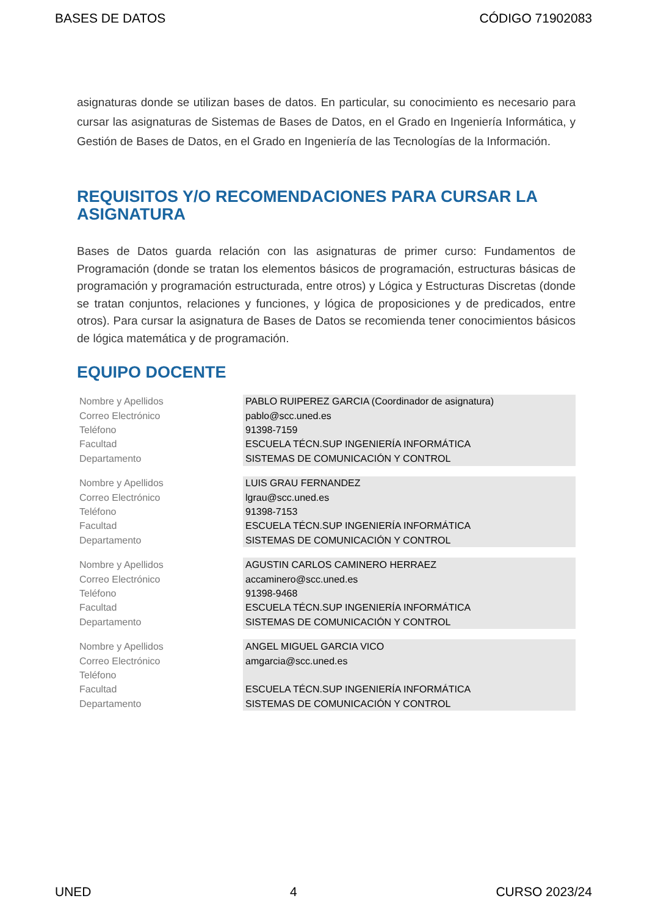BASES DE DATOS CÓDIGO 71902083
asignaturas donde se utilizan bases de datos. En particular, su conocimiento es necesario para cursar las asignaturas de Sistemas de Bases de Datos, en el Grado en Ingeniería Informática, y Gestión de Bases de Datos, en el Grado en Ingeniería de las Tecnologías de la Información.
REQUISITOS Y/O RECOMENDACIONES PARA CURSAR LA ASIGNATURA
Bases de Datos guarda relación con las asignaturas de primer curso: Fundamentos de Programación (donde se tratan los elementos básicos de programación, estructuras básicas de programación y programación estructurada, entre otros) y Lógica y Estructuras Discretas (donde se tratan conjuntos, relaciones y funciones, y lógica de proposiciones y de predicados, entre otros). Para cursar la asignatura de Bases de Datos se recomienda tener conocimientos básicos de lógica matemática y de programación.
EQUIPO DOCENTE
| Nombre y Apellidos | PABLO RUIPEREZ GARCIA (Coordinador de asignatura) |
| Correo Electrónico | pablo@scc.uned.es |
| Teléfono | 91398-7159 |
| Facultad | ESCUELA TÉCN.SUP INGENIERÍA INFORMÁTICA |
| Departamento | SISTEMAS DE COMUNICACIÓN Y CONTROL |
| Nombre y Apellidos | LUIS GRAU FERNANDEZ |
| Correo Electrónico | lgrau@scc.uned.es |
| Teléfono | 91398-7153 |
| Facultad | ESCUELA TÉCN.SUP INGENIERÍA INFORMÁTICA |
| Departamento | SISTEMAS DE COMUNICACIÓN Y CONTROL |
| Nombre y Apellidos | AGUSTIN CARLOS CAMINERO HERRAEZ |
| Correo Electrónico | accaminero@scc.uned.es |
| Teléfono | 91398-9468 |
| Facultad | ESCUELA TÉCN.SUP INGENIERÍA INFORMÁTICA |
| Departamento | SISTEMAS DE COMUNICACIÓN Y CONTROL |
| Nombre y Apellidos | ANGEL MIGUEL GARCIA VICO |
| Correo Electrónico | amgarcia@scc.uned.es |
| Teléfono | |
| Facultad | ESCUELA TÉCN.SUP INGENIERÍA INFORMÁTICA |
| Departamento | SISTEMAS DE COMUNICACIÓN Y CONTROL |
UNED 4 CURSO 2023/24